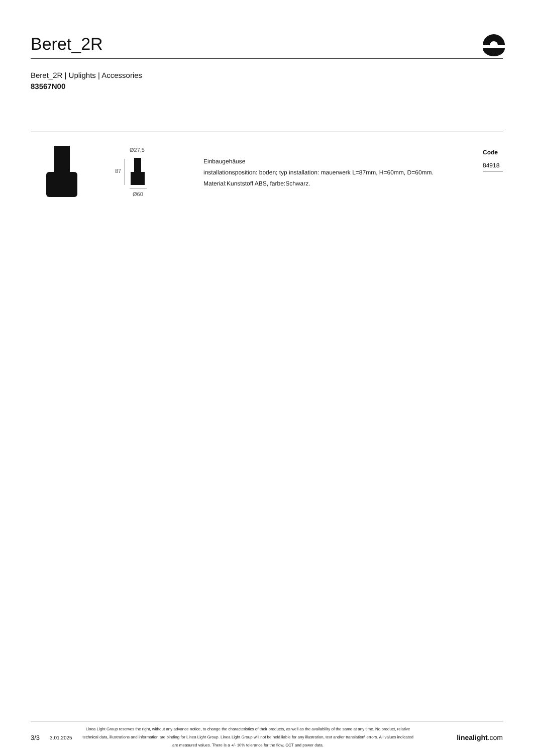Beret_2R
Beret_2R | Uplights | Accessories
83567N00
Ø27,5
87
Ø60
Einbaugehäuse
installationsposition: boden; typ installation: mauerwerk L=87mm, H=60mm, D=60mm.
Material:Kunststoff ABS, farbe:Schwarz.
Code
84918
3/3 3.01.2025
Linea Light Group reserves the right, without any advance notice, to change the characteristics of their products, as well as the availability of the same at any time. No product, relative technical data, illustrations and information are binding for Linea Light Group. Linea Light Group will not be held liable for any illustration, text and/or translation\ errors. All values indicated are measured values. There is a +/- 10% tolerance for the flow, CCT and power data.
linealight.com